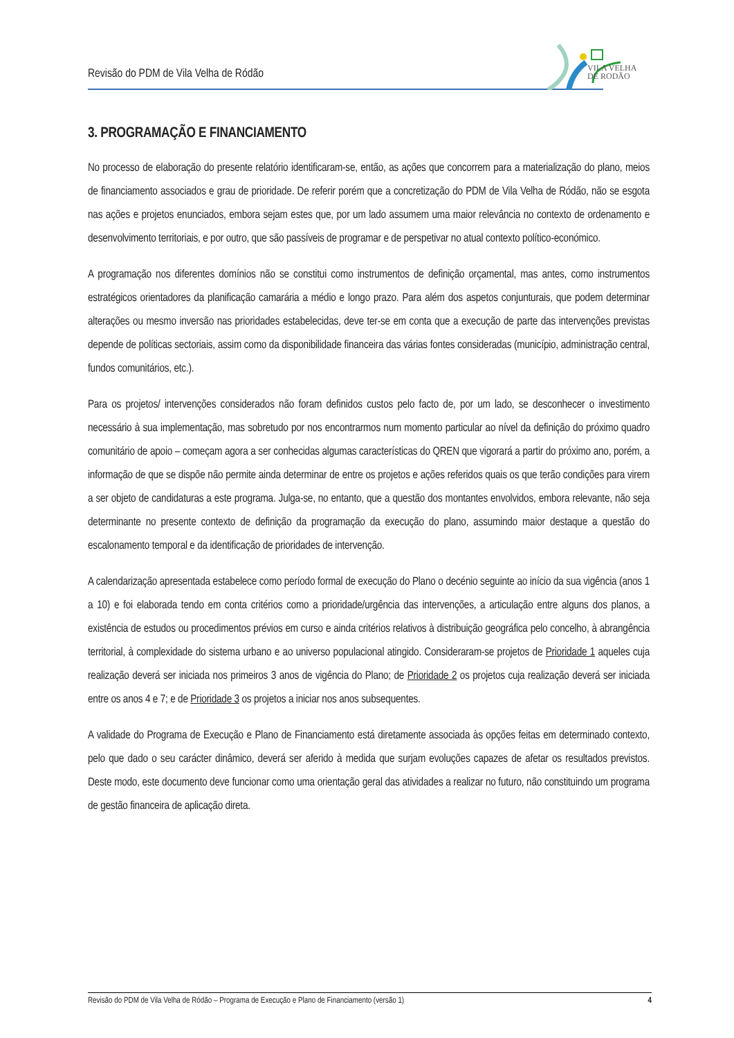Revisão do PDM de Vila Velha de Ródão
VILA VELHA
DE RODÃO
3. PROGRAMAÇÃO E FINANCIAMENTO
No processo de elaboração do presente relatório identificaram-se, então, as ações que concorrem para a materialização do plano, meios de financiamento associados e grau de prioridade. De referir porém que a concretização do PDM de Vila Velha de Ródão, não se esgota nas ações e projetos enunciados, embora sejam estes que, por um lado assumem uma maior relevância no contexto de ordenamento e desenvolvimento territoriais, e por outro, que são passíveis de programar e de perspetivar no atual contexto político-económico.
A programação nos diferentes domínios não se constitui como instrumentos de definição orçamental, mas antes, como instrumentos estratégicos orientadores da planificação camarária a médio e longo prazo. Para além dos aspetos conjunturais, que podem determinar alterações ou mesmo inversão nas prioridades estabelecidas, deve ter-se em conta que a execução de parte das intervenções previstas depende de políticas sectoriais, assim como da disponibilidade financeira das várias fontes consideradas (município, administração central, fundos comunitários, etc.).
Para os projetos/ intervenções considerados não foram definidos custos pelo facto de, por um lado, se desconhecer o investimento necessário à sua implementação, mas sobretudo por nos encontrarmos num momento particular ao nível da definição do próximo quadro comunitário de apoio – começam agora a ser conhecidas algumas características do QREN que vigorará a partir do próximo ano, porém, a informação de que se dispõe não permite ainda determinar de entre os projetos e ações referidos quais os que terão condições para virem a ser objeto de candidaturas a este programa. Julga-se, no entanto, que a questão dos montantes envolvidos, embora relevante, não seja determinante no presente contexto de definição da programação da execução do plano, assumindo maior destaque a questão do escalonamento temporal e da identificação de prioridades de intervenção.
A calendarização apresentada estabelece como período formal de execução do Plano o decénio seguinte ao início da sua vigência (anos 1 a 10) e foi elaborada tendo em conta critérios como a prioridade/urgência das intervenções, a articulação entre alguns dos planos, a existência de estudos ou procedimentos prévios em curso e ainda critérios relativos à distribuição geográfica pelo concelho, à abrangência territorial, à complexidade do sistema urbano e ao universo populacional atingido. Consideraram-se projetos de Prioridade 1 aqueles cuja realização deverá ser iniciada nos primeiros 3 anos de vigência do Plano; de Prioridade 2 os projetos cuja realização deverá ser iniciada entre os anos 4 e 7; e de Prioridade 3 os projetos a iniciar nos anos subsequentes.
A validade do Programa de Execução e Plano de Financiamento está diretamente associada às opções feitas em determinado contexto, pelo que dado o seu carácter dinâmico, deverá ser aferido à medida que surjam evoluções capazes de afetar os resultados previstos. Deste modo, este documento deve funcionar como uma orientação geral das atividades a realizar no futuro, não constituindo um programa de gestão financeira de aplicação direta.
Revisão do PDM de Vila Velha de Ródão – Programa de Execução e Plano de Financiamento (versão 1) 4